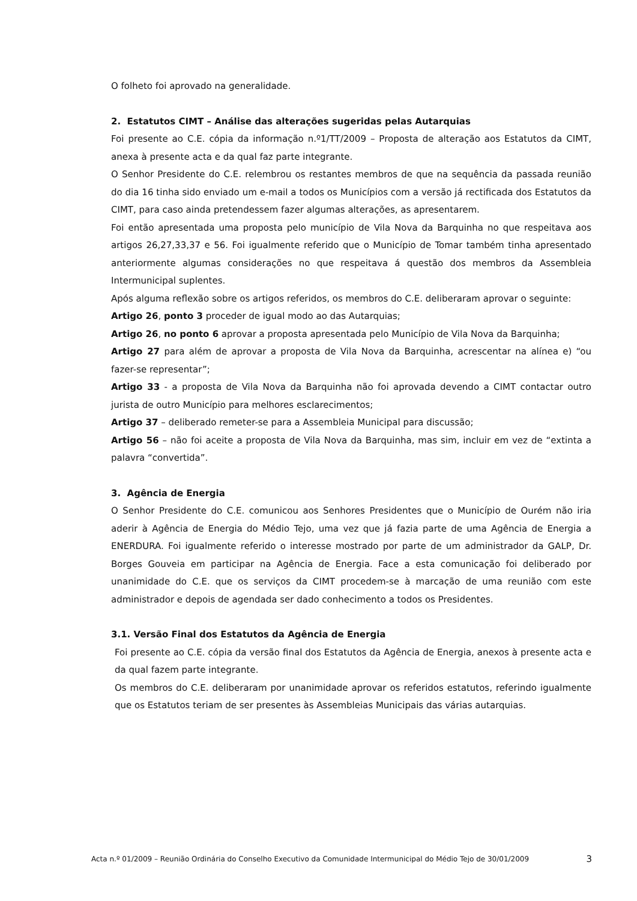O folheto foi aprovado na generalidade.
2. Estatutos CIMT – Análise das alterações sugeridas pelas Autarquias
Foi presente ao C.E. cópia da informação n.º1/TT/2009 – Proposta de alteração aos Estatutos da CIMT, anexa à presente acta e da qual faz parte integrante.
O Senhor Presidente do C.E. relembrou os restantes membros de que na sequência da passada reunião do dia 16 tinha sido enviado um e-mail a todos os Municípios com a versão já rectificada dos Estatutos da CIMT, para caso ainda pretendessem fazer algumas alterações, as apresentarem.
Foi então apresentada uma proposta pelo município de Vila Nova da Barquinha no que respeitava aos artigos 26,27,33,37 e 56. Foi igualmente referido que o Município de Tomar também tinha apresentado anteriormente algumas considerações no que respeitava á questão dos membros da Assembleia Intermunicipal suplentes.
Após alguma reflexão sobre os artigos referidos, os membros do C.E. deliberaram aprovar o seguinte:
Artigo 26, ponto 3 proceder de igual modo ao das Autarquias;
Artigo 26, no ponto 6 aprovar a proposta apresentada pelo Município de Vila Nova da Barquinha;
Artigo 27 para além de aprovar a proposta de Vila Nova da Barquinha, acrescentar na alínea e) “ou fazer-se representar”;
Artigo 33 - a proposta de Vila Nova da Barquinha não foi aprovada devendo a CIMT contactar outro jurista de outro Município para melhores esclarecimentos;
Artigo 37 – deliberado remeter-se para a Assembleia Municipal para discussão;
Artigo 56 – não foi aceite a proposta de Vila Nova da Barquinha, mas sim, incluir em vez de “extinta a palavra “convertida”.
3. Agência de Energia
O Senhor Presidente do C.E. comunicou aos Senhores Presidentes que o Município de Ourém não iria aderir à Agência de Energia do Médio Tejo, uma vez que já fazia parte de uma Agência de Energia a ENERDURA. Foi igualmente referido o interesse mostrado por parte de um administrador da GALP, Dr. Borges Gouveia em participar na Agência de Energia. Face a esta comunicação foi deliberado por unanimidade do C.E. que os serviços da CIMT procedem-se à marcação de uma reunião com este administrador e depois de agendada ser dado conhecimento a todos os Presidentes.
3.1. Versão Final dos Estatutos da Agência de Energia
Foi presente ao C.E. cópia da versão final dos Estatutos da Agência de Energia, anexos à presente acta e da qual fazem parte integrante.
Os membros do C.E. deliberaram por unanimidade aprovar os referidos estatutos, referindo igualmente que os Estatutos teriam de ser presentes às Assembleias Municipais das várias autarquias.
Acta n.º 01/2009 – Reunião Ordinária do Conselho Executivo da Comunidade Intermunicipal do Médio Tejo de 30/01/2009 3